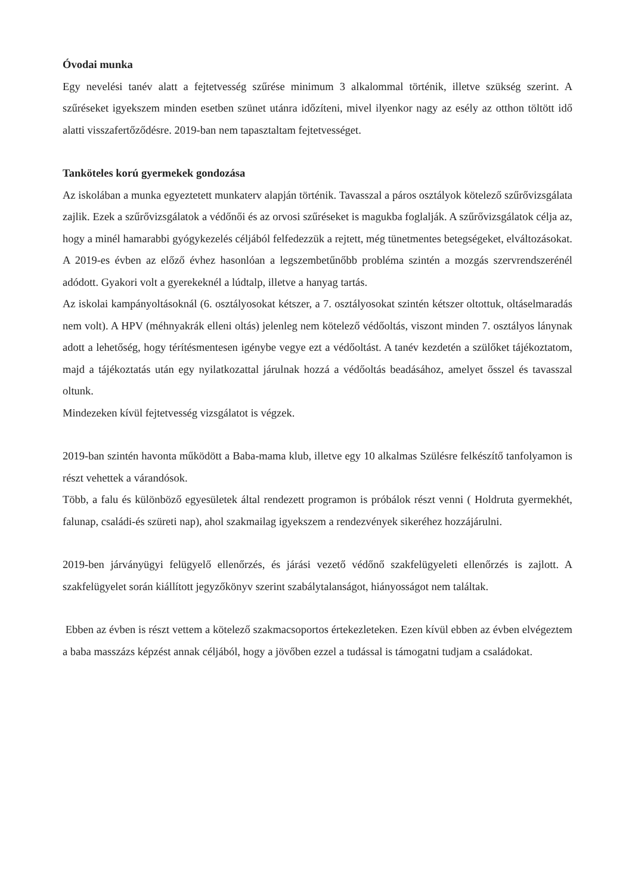Óvodai munka
Egy nevelési tanév alatt a fejtetvesség szűrése minimum 3 alkalommal történik, illetve szükség szerint. A szűréseket igyekszem minden esetben szünet utánra időzíteni, mivel ilyenkor nagy az esély az otthon töltött idő alatti visszafertőződésre. 2019-ban nem tapasztaltam fejtetvességet.
Tanköteles korú gyermekek gondozása
Az iskolában a munka egyeztetett munkaterv alapján történik. Tavasszal a páros osztályok kötelező szűrővizsgálata zajlik. Ezek a szűrővizsgálatok a védőnői és az orvosi szűréseket is magukba foglalják. A szűrővizsgálatok célja az, hogy a minél hamarabbi gyógykezelés céljából felfedezzük a rejtett, még tünetmentes betegségeket, elváltozásokat. A 2019-es évben az előző évhez hasonlóan a legszembetűnőbb probléma szintén a mozgás szervrendszerénél adódott. Gyakori volt a gyerekeknél a lúdtalp, illetve a hanyag tartás.
Az iskolai kampányoltásoknál (6. osztályosokat kétszer, a 7. osztályosokat szintén kétszer oltottuk, oltáselmaradás nem volt). A HPV (méhnyakrák elleni oltás) jelenleg nem kötelező védőoltás, viszont minden 7. osztályos lánynak adott a lehetőség, hogy térítésmentesen igénybe vegye ezt a védőoltást. A tanév kezdetén a szülőket tájékoztatom, majd a tájékoztatás után egy nyilatkozattal járulnak hozzá a védőoltás beadásához, amelyet ősszel és tavasszal oltunk.
Mindezeken kívül fejtetvesség vizsgálatot is végzek.
2019-ban szintén havonta működött a Baba-mama klub, illetve egy 10 alkalmas Szülésre felkészítő tanfolyamon is részt vehettek a várandósok.
Több, a falu és különböző egyesületek által rendezett programon is próbálok részt venni ( Holdruta gyermekhét, falunap, családi-és szüreti nap), ahol szakmailag igyekszem a rendezvények sikeréhez hozzájárulni.
2019-ben járványügyi felügyelő ellenőrzés, és járási vezető védőnő szakfelügyeleti ellenőrzés is zajlott. A szakfelügyelet során kiállított jegyzőkönyv szerint szabálytalanságot, hiányosságot nem találtak.
Ebben az évben is részt vettem a kötelező szakmacsoportos értekezleteken. Ezen kívül ebben az évben elvégeztem a baba masszázs képzést annak céljából, hogy a jövőben ezzel a tudással is támogatni tudjam a családokat.